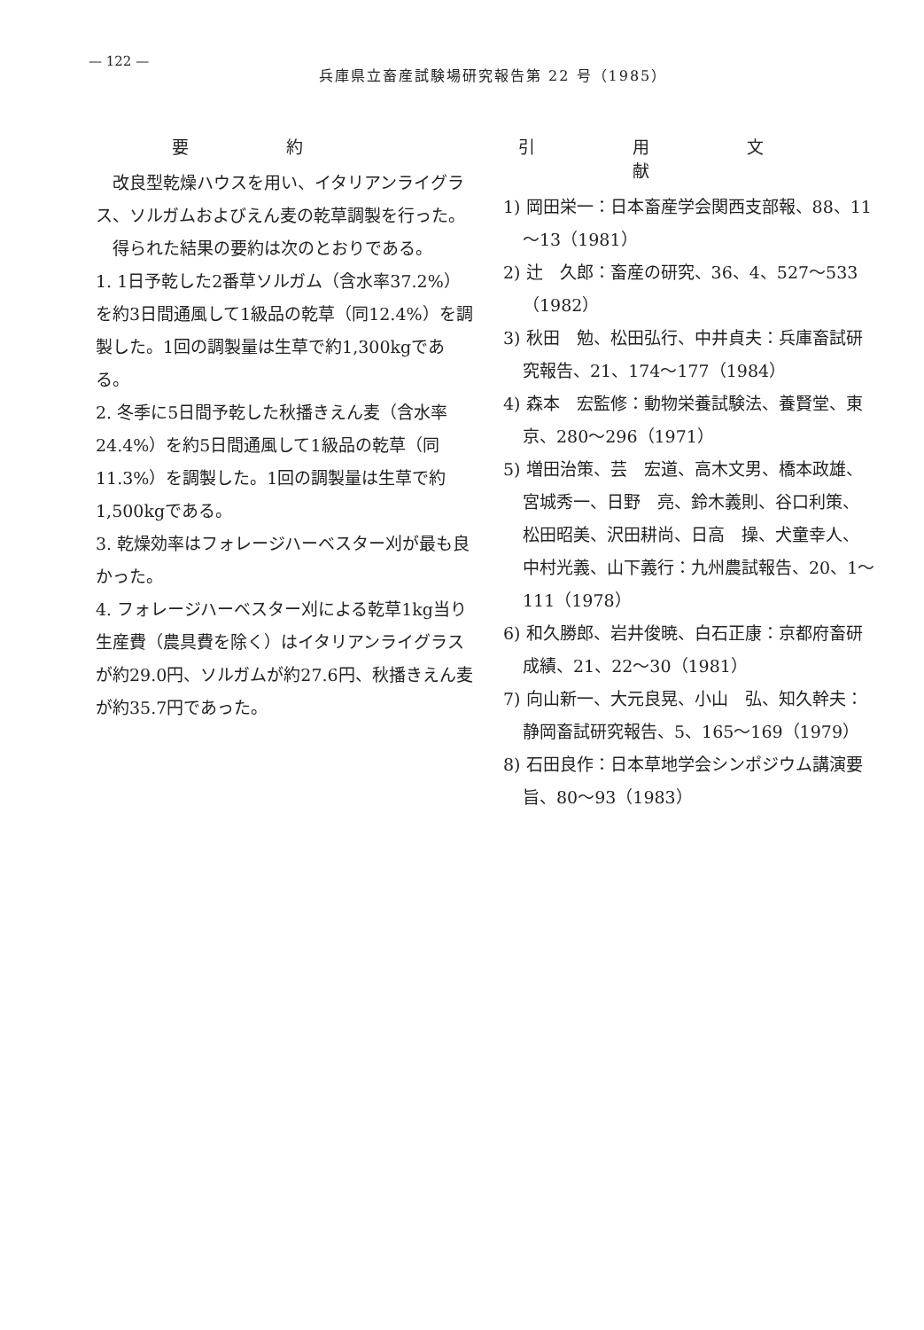— 122 —
兵庫県立畜産試験場研究報告第 22 号（1985）
要約
　改良型乾燥ハウスを用い、イタリアンライグラス、ソルガムおよびえん麦の乾草調製を行った。
　得られた結果の要約は次のとおりである。
1. 1日予乾した2番草ソルガム（含水率37.2%）を約3日間通風して1級品の乾草（同12.4%）を調製した。1回の調製量は生草で約1,300kgである。
2. 冬季に5日間予乾した秋播きえん麦（含水率24.4%）を約5日間通風して1級品の乾草（同11.3%）を調製した。1回の調製量は生草で約1,500kgである。
3. 乾燥効率はフォレージハーベスター刈が最も良かった。
4. フォレージハーベスター刈による乾草1kg当り生産費（農具費を除く）はイタリアンライグラスが約29.0円、ソルガムが約27.6円、秋播きえん麦が約35.7円であった。
引用文献
1) 岡田栄一：日本畜産学会関西支部報、88、11～13（1981）
2) 辻　久郎：畜産の研究、36、4、527～533（1982）
3) 秋田　勉、松田弘行、中井貞夫：兵庫畜試研究報告、21、174～177（1984）
4) 森本　宏監修：動物栄養試験法、養賢堂、東京、280～296（1971）
5) 増田治策、芸　宏道、高木文男、橋本政雄、宮城秀一、日野　亮、鈴木義則、谷口利策、松田昭美、沢田耕尚、日高　操、犬童幸人、中村光義、山下義行：九州農試報告、20、1～111（1978）
6) 和久勝郎、岩井俊暁、白石正康：京都府畜研成績、21、22～30（1981）
7) 向山新一、大元良晃、小山　弘、知久幹夫：静岡畜試研究報告、5、165～169（1979）
8) 石田良作：日本草地学会シンポジウム講演要旨、80～93（1983）